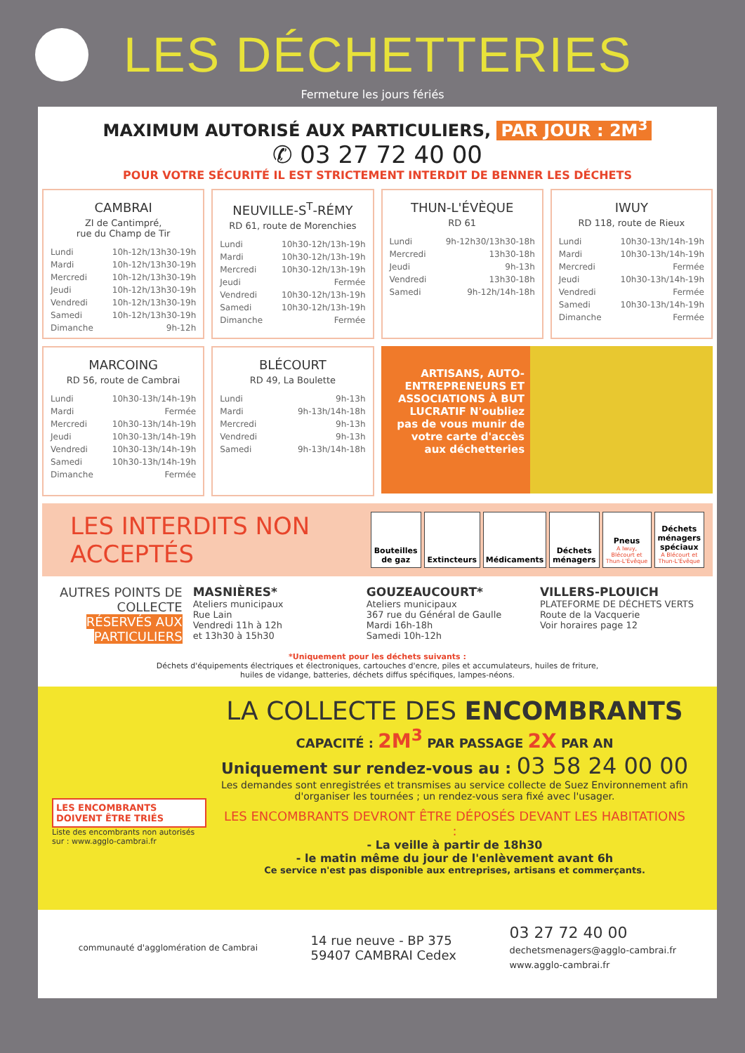LES DÉCHETTERIES
Fermeture les jours fériés
MAXIMUM AUTORISÉ AUX PARTICULIERS, PAR JOUR : 2M<sup>3</sup>
✆ 03 27 72 40 00
POUR VOTRE SÉCURITÉ IL EST STRICTEMENT INTERDIT DE BENNER LES DÉCHETS
CAMBRAI
ZI de Cantimpré,
rue du Champ de Tir
| Lundi | 10h-12h/13h30-19h |
| Mardi | 10h-12h/13h30-19h |
| Mercredi | 10h-12h/13h30-19h |
| Jeudi | 10h-12h/13h30-19h |
| Vendredi | 10h-12h/13h30-19h |
| Samedi | 10h-12h/13h30-19h |
| Dimanche | 9h-12h |
NEUVILLE-S<sup>T</sup>-RÉMY
RD 61, route de Morenchies
| Lundi | 10h30-12h/13h-19h |
| Mardi | 10h30-12h/13h-19h |
| Mercredi | 10h30-12h/13h-19h |
| Jeudi | Fermée |
| Vendredi | 10h30-12h/13h-19h |
| Samedi | 10h30-12h/13h-19h |
| Dimanche | Fermée |
THUN-L'ÉVÈQUE
RD 61
| Lundi | 9h-12h30/13h30-18h |
| Mercredi | 13h30-18h |
| Jeudi | 9h-13h |
| Vendredi | 13h30-18h |
| Samedi | 9h-12h/14h-18h |
IWUY
RD 118, route de Rieux
| Lundi | 10h30-13h/14h-19h |
| Mardi | 10h30-13h/14h-19h |
| Mercredi | Fermée |
| Jeudi | 10h30-13h/14h-19h |
| Vendredi | Fermée |
| Samedi | 10h30-13h/14h-19h |
| Dimanche | Fermée |
MARCOING
RD 56, route de Cambrai
| Lundi | 10h30-13h/14h-19h |
| Mardi | Fermée |
| Mercredi | 10h30-13h/14h-19h |
| Jeudi | 10h30-13h/14h-19h |
| Vendredi | 10h30-13h/14h-19h |
| Samedi | 10h30-13h/14h-19h |
| Dimanche | Fermée |
BLÉCOURT
RD 49, La Boulette
| Lundi | 9h-13h |
| Mardi | 9h-13h/14h-18h |
| Mercredi | 9h-13h |
| Vendredi | 9h-13h |
| Samedi | 9h-13h/14h-18h |
ARTISANS, AUTO-ENTREPRENEURS ET ASSOCIATIONS À BUT LUCRATIF N'oubliez pas de vous munir de votre carte d'accès aux déchetteries
LES INTERDITS NON ACCEPTÉS
Bouteilles de gaz
Extincteurs Médicaments
Déchets ménagers
Pneus
A Iwuy, Blécourt et Thun-L'Évêque
Déchets ménagers spéciaux
A Blécourt et Thun-L'Évêque
AUTRES POINTS DE COLLECTE RÉSERVÉS AUX PARTICULIERS
MASNIÈRES*
Ateliers municipaux
Rue Lain
Vendredi 11h à 12h
et 13h30 à 15h30
GOUZEAUCOURT*
Ateliers municipaux
367 rue du Général de Gaulle
Mardi 16h-18h
Samedi 10h-12h
VILLERS-PLOUICH
PLATEFORME DE DÉCHETS VERTS
Route de la Vacquerie
Voir horaires page 12
*Uniquement pour les déchets suivants :
Déchets d'équipements électriques et électroniques, cartouches d'encre, piles et accumulateurs, huiles de friture,
huiles de vidange, batteries, déchets diffus spécifiques, lampes-néons.
LA COLLECTE DES ENCOMBRANTS
CAPACITÉ : 2M<sup>3</sup> PAR PASSAGE 2X PAR AN
Uniquement sur rendez-vous au : 03 58 24 00 00
Les demandes sont enregistrées et transmises au service collecte de Suez Environnement afin d'organiser les tournées ; un rendez-vous sera fixé avec l'usager.
LES ENCOMBRANTS DEVRONT ÊTRE DÉPOSÉS DEVANT LES HABITATIONS :
- La veille à partir de 18h30
- le matin même du jour de l'enlèvement avant 6h
Ce service n'est pas disponible aux entreprises, artisans et commerçants.
LES ENCOMBRANTS DOIVENT ÊTRE TRIÉS
Liste des encombrants non autorisés sur : www.agglo-cambrai.fr
communauté d'agglomération de Cambrai
14 rue neuve - BP 375
59407 CAMBRAI Cedex
03 27 72 40 00
dechetsmenagers@agglo-cambrai.fr
www.agglo-cambrai.fr